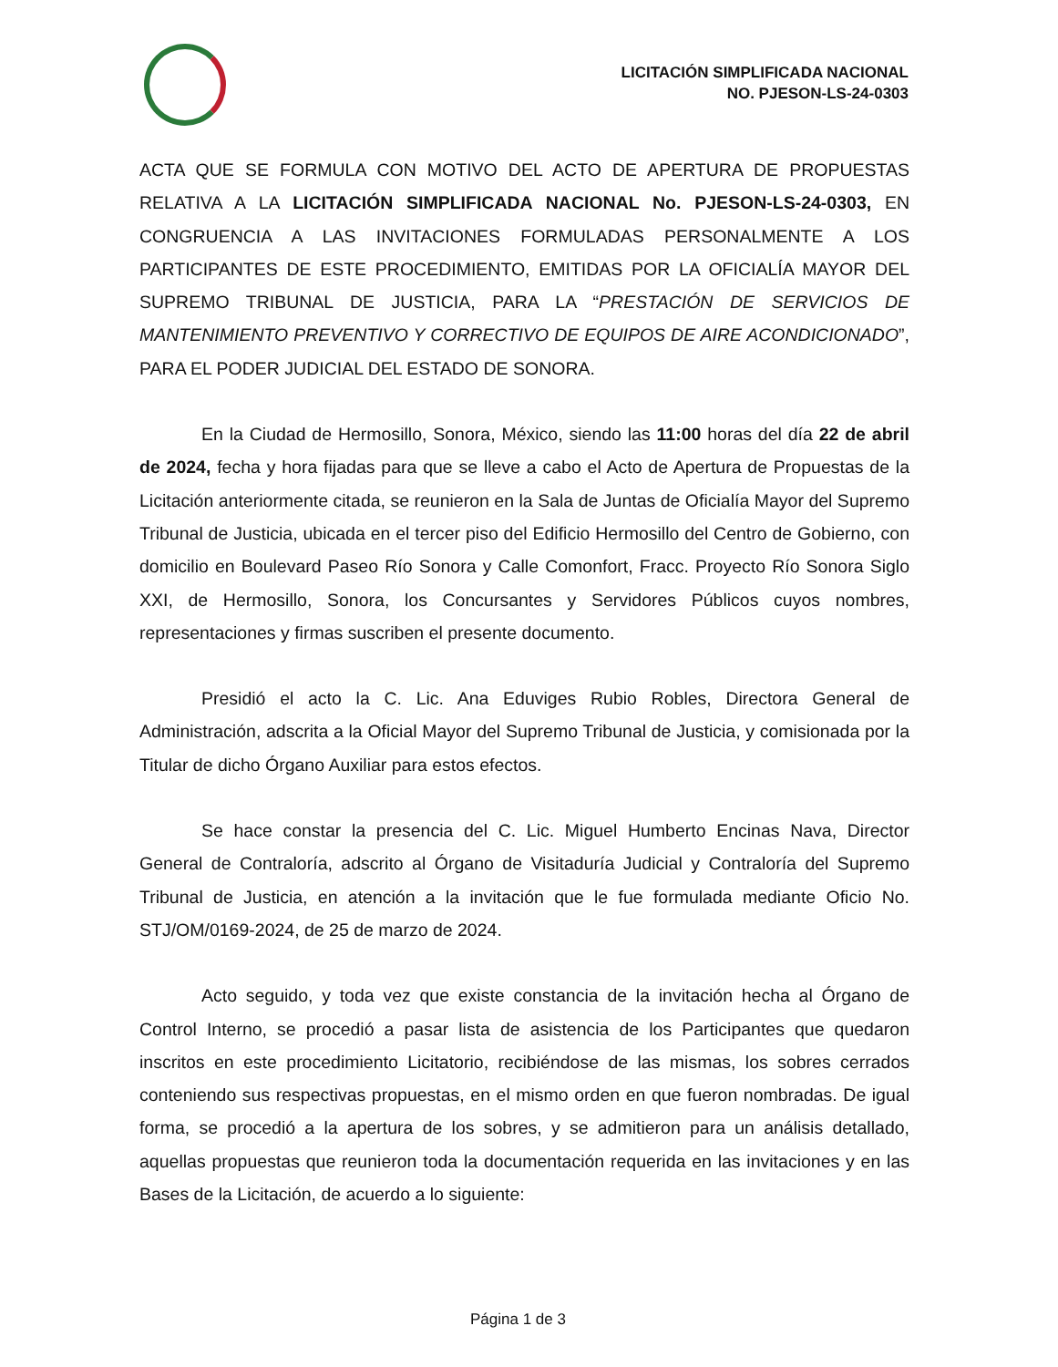LICITACIÓN SIMPLIFICADA NACIONAL
NO. PJESON-LS-24-0303
ACTA QUE SE FORMULA CON MOTIVO DEL ACTO DE APERTURA DE PROPUESTAS RELATIVA A LA LICITACIÓN SIMPLIFICADA NACIONAL No. PJESON-LS-24-0303, EN CONGRUENCIA A LAS INVITACIONES FORMULADAS PERSONALMENTE A LOS PARTICIPANTES DE ESTE PROCEDIMIENTO, EMITIDAS POR LA OFICIALÍA MAYOR DEL SUPREMO TRIBUNAL DE JUSTICIA, PARA LA “PRESTACIÓN DE SERVICIOS DE MANTENIMIENTO PREVENTIVO Y CORRECTIVO DE EQUIPOS DE AIRE ACONDICIONADO”, PARA EL PODER JUDICIAL DEL ESTADO DE SONORA.
En la Ciudad de Hermosillo, Sonora, México, siendo las 11:00 horas del día 22 de abril de 2024, fecha y hora fijadas para que se lleve a cabo el Acto de Apertura de Propuestas de la Licitación anteriormente citada, se reunieron en la Sala de Juntas de Oficialía Mayor del Supremo Tribunal de Justicia, ubicada en el tercer piso del Edificio Hermosillo del Centro de Gobierno, con domicilio en Boulevard Paseo Río Sonora y Calle Comonfort, Fracc. Proyecto Río Sonora Siglo XXI, de Hermosillo, Sonora, los Concursantes y Servidores Públicos cuyos nombres, representaciones y firmas suscriben el presente documento.
Presidió el acto la C. Lic. Ana Eduviges Rubio Robles, Directora General de Administración, adscrita a la Oficial Mayor del Supremo Tribunal de Justicia, y comisionada por la Titular de dicho Órgano Auxiliar para estos efectos.
Se hace constar la presencia del C. Lic. Miguel Humberto Encinas Nava, Director General de Contraloría, adscrito al Órgano de Visitaduría Judicial y Contraloría del Supremo Tribunal de Justicia, en atención a la invitación que le fue formulada mediante Oficio No. STJ/OM/0169-2024, de 25 de marzo de 2024.
Acto seguido, y toda vez que existe constancia de la invitación hecha al Órgano de Control Interno, se procedió a pasar lista de asistencia de los Participantes que quedaron inscritos en este procedimiento Licitatorio, recibiéndose de las mismas, los sobres cerrados conteniendo sus respectivas propuestas, en el mismo orden en que fueron nombradas. De igual forma, se procedió a la apertura de los sobres, y se admitieron para un análisis detallado, aquellas propuestas que reunieron toda la documentación requerida en las invitaciones y en las Bases de la Licitación, de acuerdo a lo siguiente:
Página 1 de 3